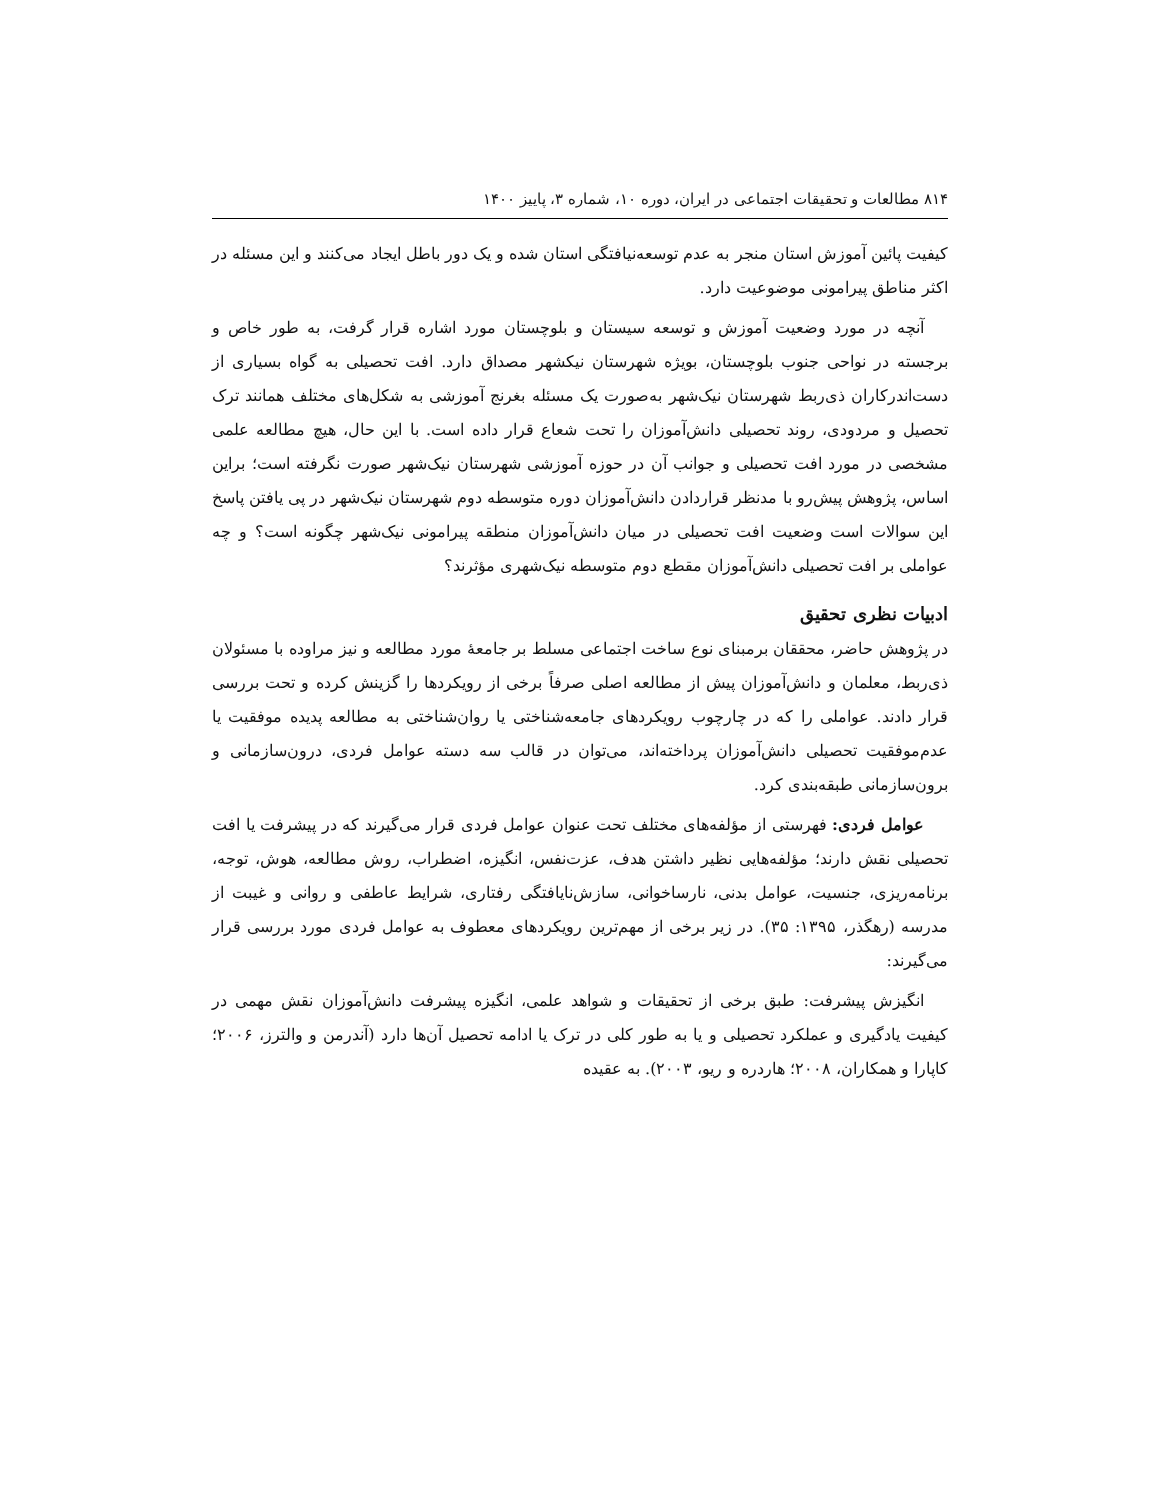۸۱۴ مطالعات و تحقیقات اجتماعی در ایران، دوره ۱۰، شماره ۳، پاییز ۱۴۰۰
کیفیت پائین آموزش استان منجر به عدم توسعه‌نیافتگی استان شده و یک دور باطل ایجاد می‌کنند و این مسئله در اکثر مناطق پیرامونی موضوعیت دارد.
آنچه در مورد وضعیت آموزش و توسعه سیستان و بلوچستان مورد اشاره قرار گرفت، به طور خاص و برجسته در نواحی جنوب بلوچستان، بویژه شهرستان نیکشهر مصداق دارد. افت تحصیلی به گواه بسیاری از دست‌اندرکاران ذی‌ربط شهرستان نیک‌شهر به‌صورت یک مسئله بغرنج آموزشی به شکل‌های مختلف همانند ترک تحصیل و مردودی، روند تحصیلی دانش‌آموزان را تحت شعاع قرار داده است. با این حال، هیچ مطالعه علمی مشخصی در مورد افت تحصیلی و جوانب آن در حوزه آموزشی شهرستان نیک‌شهر صورت نگرفته است؛ براین اساس، پژوهش پیش‌رو با مدنظر قراردادن دانش‌آموزان دوره متوسطه دوم شهرستان نیک‌شهر در پی یافتن پاسخ این سوالات است وضعیت افت تحصیلی در میان دانش‌آموزان منطقه پیرامونی نیک‌شهر چگونه است؟ و چه عواملی بر افت تحصیلی دانش‌آموزان مقطع دوم متوسطه نیک‌شهری مؤثرند؟
ادبیات نظری تحقیق
در پژوهش حاضر، محققان برمبنای نوع ساخت اجتماعی مسلط بر جامعهٔ مورد مطالعه و نیز مراوده با مسئولان ذی‌ربط، معلمان و دانش‌آموزان پیش از مطالعه اصلی صرفاً برخی از رویکردها را گزینش کرده و تحت بررسی قرار دادند. عواملی را که در چارچوب رویکردهای جامعه‌شناختی یا روان‌شناختی به مطالعه پدیده موفقیت یا عدم‌موفقیت تحصیلی دانش‌آموزان پرداخته‌اند، می‌توان در قالب سه دسته عوامل فردی، درون‌سازمانی و برون‌سازمانی طبقه‌بندی کرد.
عوامل فردی: فهرستی از مؤلفه‌های مختلف تحت عنوان عوامل فردی قرار می‌گیرند که در پیشرفت یا افت تحصیلی نقش دارند؛ مؤلفه‌هایی نظیر داشتن هدف، عزت‌نفس، انگیزه، اضطراب، روش مطالعه، هوش، توجه، برنامه‌ریزی، جنسیت، عوامل بدنی، نارساخوانی، سازش‌نایافتگی رفتاری، شرایط عاطفی و روانی و غیبت از مدرسه (رهگذر، ۱۳۹۵: ۳۵). در زیر برخی از مهم‌ترین رویکردهای معطوف به عوامل فردی مورد بررسی قرار می‌گیرند:
انگیزش پیشرفت: طبق برخی از تحقیقات و شواهد علمی، انگیزه پیشرفت دانش‌آموزان نقش مهمی در کیفیت یادگیری و عملکرد تحصیلی و یا به طور کلی در ترک یا ادامه تحصیل آن‌ها دارد (آندرمن و والترز، ۲۰۰۶؛ کاپارا و همکاران، ۲۰۰۸؛ هاردره و ریو، ۲۰۰۳). به عقیده